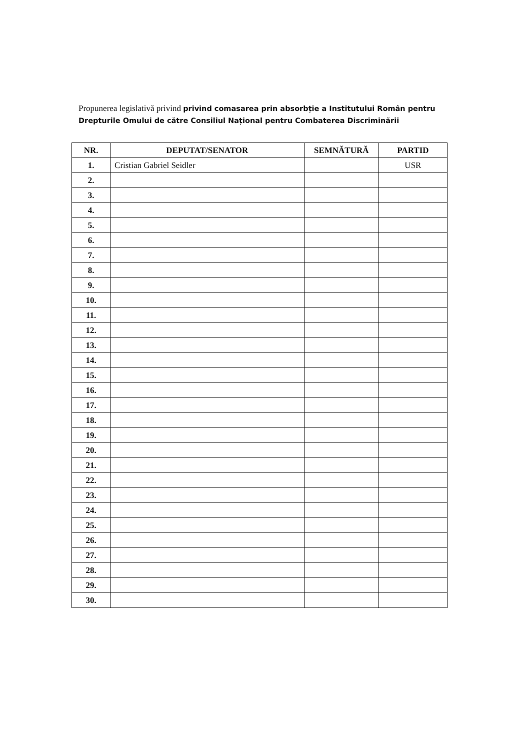Propunerea legislativă privind privind comasarea prin absorbție a Institutului Român pentru Drepturile Omului de către Consiliul Național pentru Combaterea Discriminării
| NR. | DEPUTAT/SENATOR | SEMNĂTURĂ | PARTID |
| --- | --- | --- | --- |
| 1. | Cristian Gabriel Seidler | | USR |
| 2. | | | |
| 3. | | | |
| 4. | | | |
| 5. | | | |
| 6. | | | |
| 7. | | | |
| 8. | | | |
| 9. | | | |
| 10. | | | |
| 11. | | | |
| 12. | | | |
| 13. | | | |
| 14. | | | |
| 15. | | | |
| 16. | | | |
| 17. | | | |
| 18. | | | |
| 19. | | | |
| 20. | | | |
| 21. | | | |
| 22. | | | |
| 23. | | | |
| 24. | | | |
| 25. | | | |
| 26. | | | |
| 27. | | | |
| 28. | | | |
| 29. | | | |
| 30. | | | |